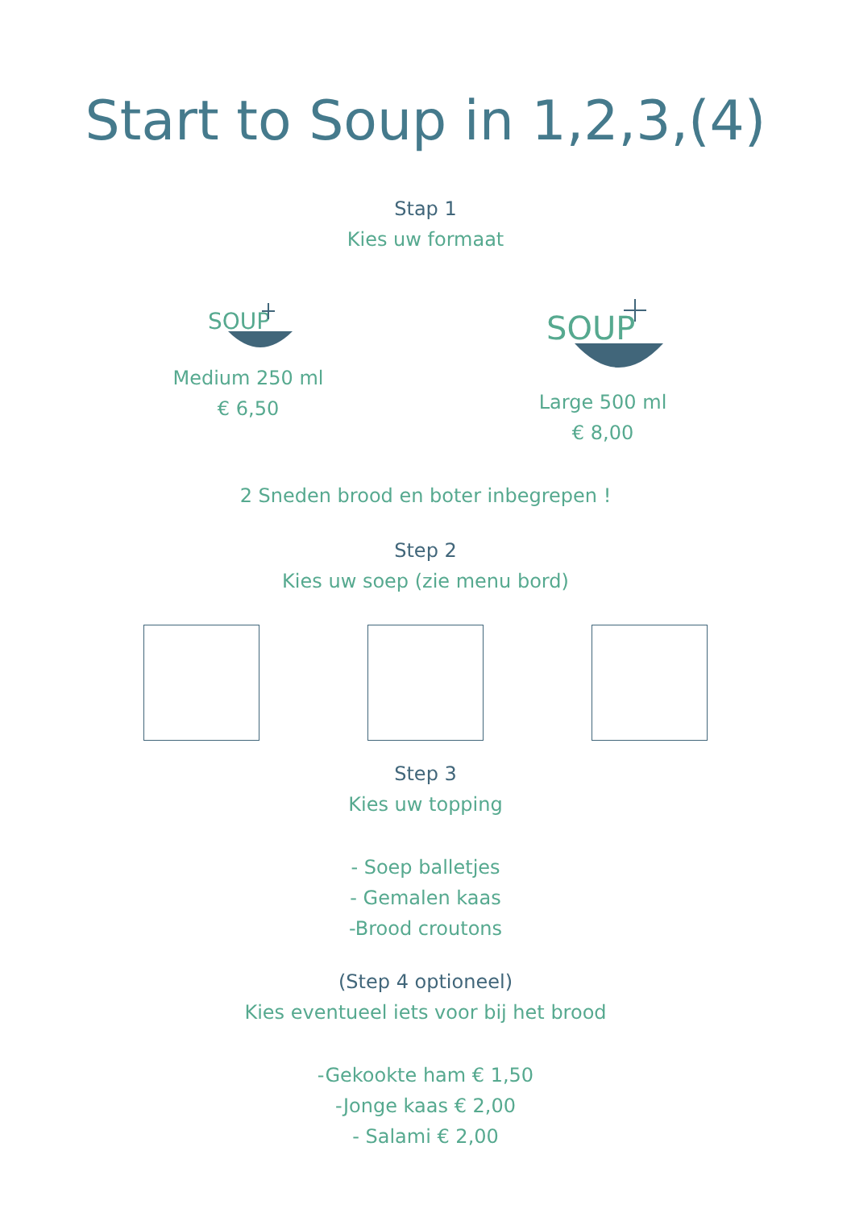Start to Soup in 1,2,3,(4)
Stap 1
Kies uw formaat
SOUP
Medium 250 ml
€ 6,50
SOUP
Large 500 ml
€ 8,00
2 Sneden brood en boter inbegrepen !
Step 2
Kies uw soep (zie menu bord)
Step 3
Kies uw topping
- Soep balletjes
- Gemalen kaas
-Brood croutons
(Step 4 optioneel)
Kies eventueel iets voor bij het brood
-Gekookte ham € 1,50
-Jonge kaas € 2,00
- Salami € 2,00